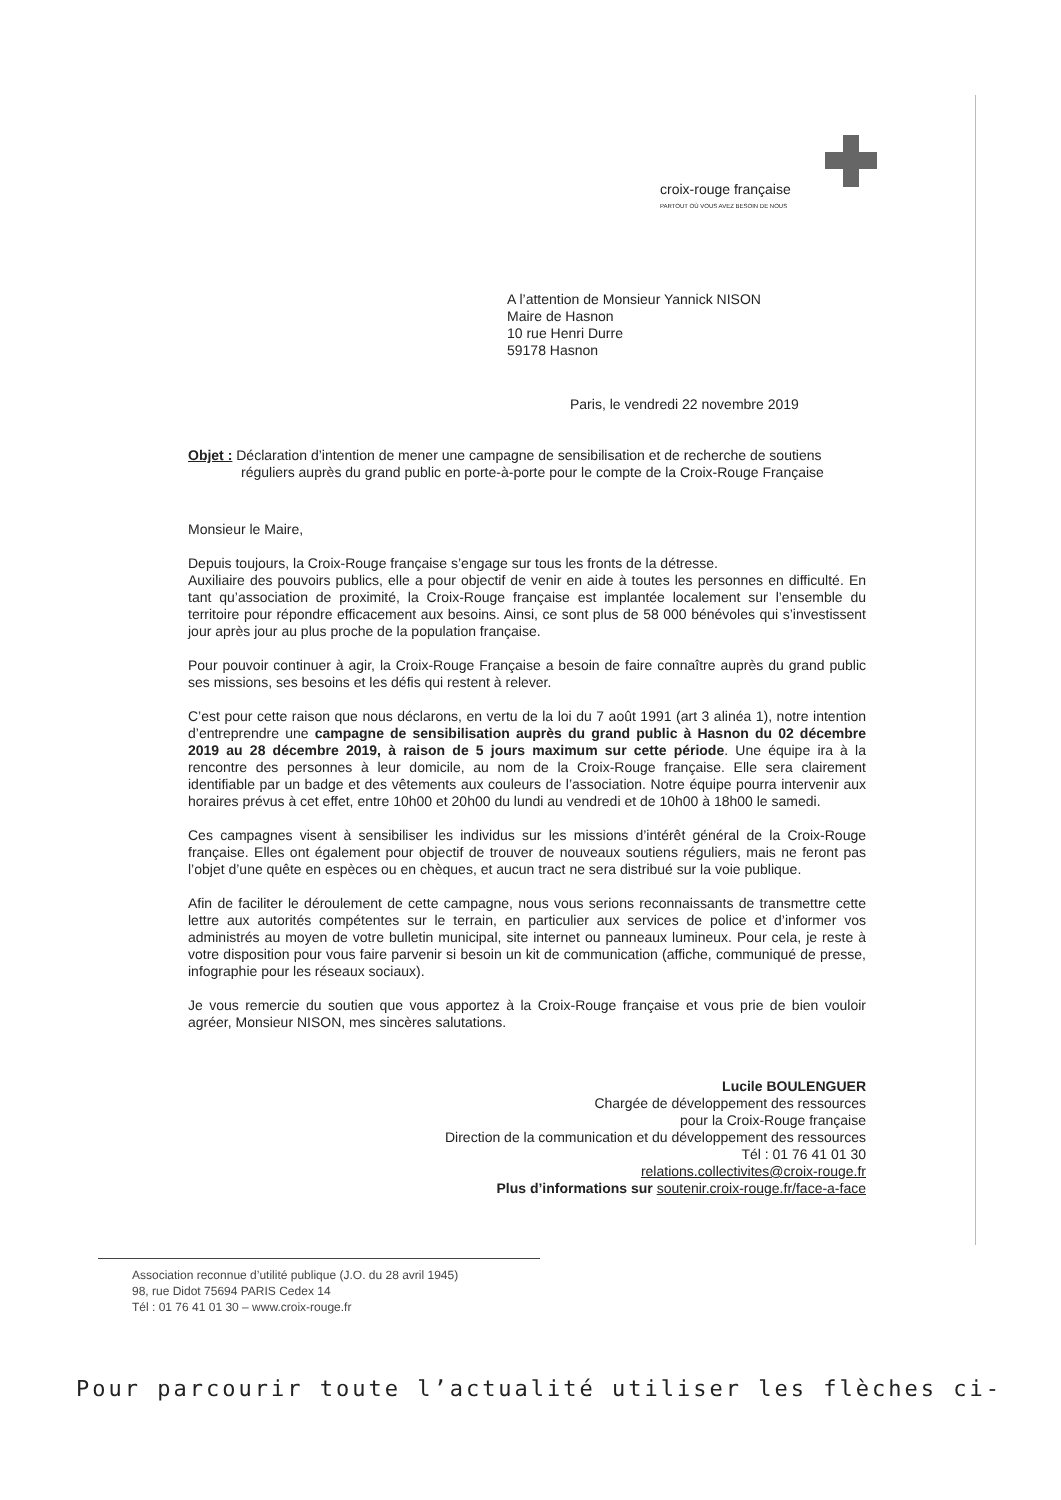croix-rouge française
PARTOUT OÙ VOUS AVEZ BESOIN DE NOUS
A l’attention de Monsieur Yannick NISON
Maire de Hasnon
10 rue Henri Durre
59178 Hasnon
Paris, le vendredi 22 novembre 2019
Objet : Déclaration d’intention de mener une campagne de sensibilisation et de recherche de soutiens
réguliers auprès du grand public en porte-à-porte pour le compte de la Croix-Rouge Française
Monsieur le Maire,
Depuis toujours, la Croix-Rouge française s’engage sur tous les fronts de la détresse.
Auxiliaire des pouvoirs publics, elle a pour objectif de venir en aide à toutes les personnes en difficulté. En tant qu’association de proximité, la Croix-Rouge française est implantée localement sur l’ensemble du territoire pour répondre efficacement aux besoins. Ainsi, ce sont plus de 58 000 bénévoles qui s’investissent jour après jour au plus proche de la population française.
Pour pouvoir continuer à agir, la Croix-Rouge Française a besoin de faire connaître auprès du grand public ses missions, ses besoins et les défis qui restent à relever.
C’est pour cette raison que nous déclarons, en vertu de la loi du 7 août 1991 (art 3 alinéa 1), notre intention d’entreprendre une campagne de sensibilisation auprès du grand public à Hasnon du 02 décembre 2019 au 28 décembre 2019, à raison de 5 jours maximum sur cette période. Une équipe ira à la rencontre des personnes à leur domicile, au nom de la Croix-Rouge française. Elle sera clairement identifiable par un badge et des vêtements aux couleurs de l’association. Notre équipe pourra intervenir aux horaires prévus à cet effet, entre 10h00 et 20h00 du lundi au vendredi et de 10h00 à 18h00 le samedi.
Ces campagnes visent à sensibiliser les individus sur les missions d’intérêt général de la Croix-Rouge française. Elles ont également pour objectif de trouver de nouveaux soutiens réguliers, mais ne feront pas l’objet d’une quête en espèces ou en chèques, et aucun tract ne sera distribué sur la voie publique.
Afin de faciliter le déroulement de cette campagne, nous vous serions reconnaissants de transmettre cette lettre aux autorités compétentes sur le terrain, en particulier aux services de police et d’informer vos administrés au moyen de votre bulletin municipal, site internet ou panneaux lumineux. Pour cela, je reste à votre disposition pour vous faire parvenir si besoin un kit de communication (affiche, communiqué de presse, infographie pour les réseaux sociaux).
Je vous remercie du soutien que vous apportez à la Croix-Rouge française et vous prie de bien vouloir agréer, Monsieur NISON, mes sincères salutations.
Lucile BOULENGUER
Chargée de développement des ressources
pour la Croix-Rouge française
Direction de la communication et du développement des ressources
Tél : 01 76 41 01 30
relations.collectivites@croix-rouge.fr
Plus d’informations sur soutenir.croix-rouge.fr/face-a-face
Association reconnue d’utilité publique (J.O. du 28 avril 1945)
98, rue Didot 75694 PARIS Cedex 14
Tél : 01 76 41 01 30 – www.croix-rouge.fr
Pour parcourir toute l’actualité utiliser les flèches ci-